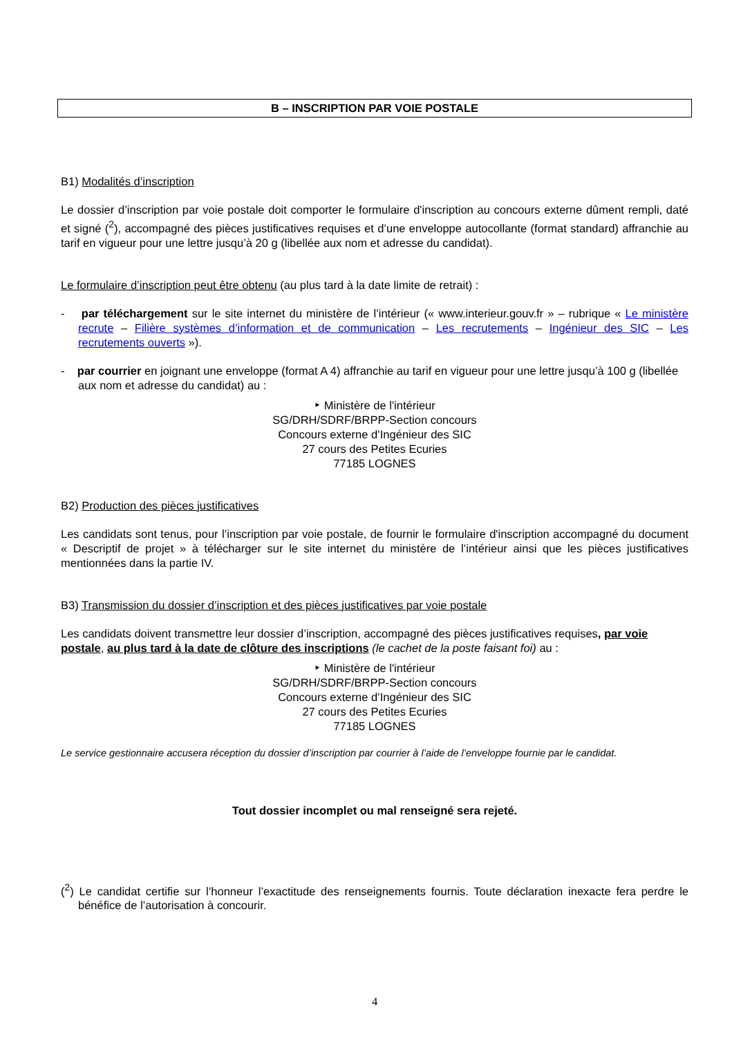B – INSCRIPTION PAR VOIE POSTALE
B1) Modalités d’inscription
Le dossier d’inscription par voie postale doit comporter le formulaire d'inscription au concours externe dûment rempli, daté et signé (<sup>2</sup>), accompagné des pièces justificatives requises et d’une enveloppe autocollante (format standard) affranchie au tarif en vigueur pour une lettre jusqu’à 20 g (libellée aux nom et adresse du candidat).
Le formulaire d’inscription peut être obtenu (au plus tard à la date limite de retrait) :
- par téléchargement sur le site internet du ministère de l’intérieur (« www.interieur.gouv.fr » – rubrique « Le ministère recrute – Filière systèmes d’information et de communication – Les recrutements – Ingénieur des SIC – Les recrutements ouverts »).
- par courrier en joignant une enveloppe (format A 4) affranchie au tarif en vigueur pour une lettre jusqu’à 100 g (libellée aux nom et adresse du candidat) au :
‣ Ministère de l'intérieur
SG/DRH/SDRF/BRPP-Section concours
Concours externe d’Ingénieur des SIC
27 cours des Petites Ecuries
77185 LOGNES
B2) Production des pièces justificatives
Les candidats sont tenus, pour l’inscription par voie postale, de fournir le formulaire d'inscription accompagné du document « Descriptif de projet » à télécharger sur le site internet du ministère de l’intérieur ainsi que les pièces justificatives mentionnées dans la partie IV.
B3) Transmission du dossier d’inscription et des pièces justificatives par voie postale
Les candidats doivent transmettre leur dossier d’inscription, accompagné des pièces justificatives requises, par voie postale, au plus tard à la date de clôture des inscriptions (le cachet de la poste faisant foi) au :
‣ Ministère de l'intérieur
SG/DRH/SDRF/BRPP-Section concours
Concours externe d’Ingénieur des SIC
27 cours des Petites Ecuries
77185 LOGNES
Le service gestionnaire accusera réception du dossier d’inscription par courrier à l’aide de l’enveloppe fournie par le candidat.
Tout dossier incomplet ou mal renseigné sera rejeté.
(<sup>2</sup>) Le candidat certifie sur l’honneur l’exactitude des renseignements fournis. Toute déclaration inexacte fera perdre le bénéfice de l’autorisation à concourir.
4